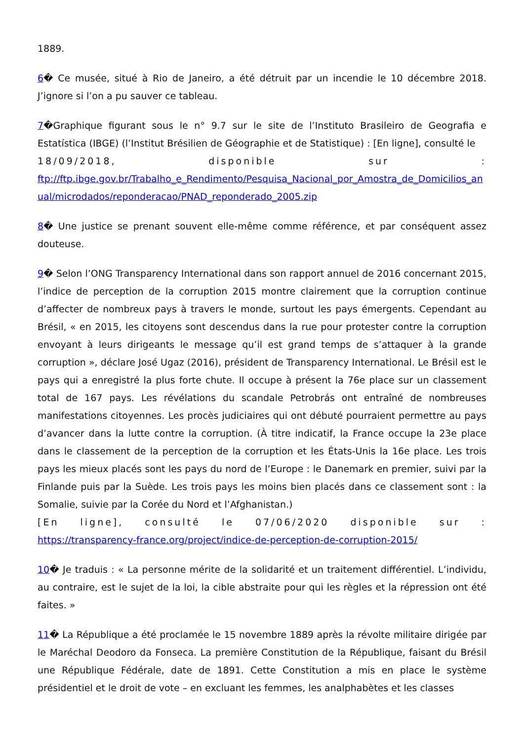1889.
6� Ce musée, situé à Rio de Janeiro, a été détruit par un incendie le 10 décembre 2018. J’ignore si l’on a pu sauver ce tableau.
7�Graphique figurant sous le n° 9.7 sur le site de l’Instituto Brasileiro de Geografia e Estatística (IBGE) (l’Institut Brésilien de Géographie et de Statistique) : [En ligne], consulté le
18/09/2018, disponible sur :
ftp://ftp.ibge.gov.br/Trabalho_e_Rendimento/Pesquisa_Nacional_por_Amostra_de_Domicilios_anual/microdados/reponderacao/PNAD_reponderado_2005.zip
8� Une justice se prenant souvent elle-même comme référence, et par conséquent assez douteuse.
9� Selon l’ONG Transparency International dans son rapport annuel de 2016 concernant 2015, l’indice de perception de la corruption 2015 montre clairement que la corruption continue d’affecter de nombreux pays à travers le monde, surtout les pays émergents. Cependant au Brésil, « en 2015, les citoyens sont descendus dans la rue pour protester contre la corruption envoyant à leurs dirigeants le message qu’il est grand temps de s’attaquer à la grande corruption », déclare José Ugaz (2016), président de Transparency International. Le Brésil est le pays qui a enregistré la plus forte chute. Il occupe à présent la 76e place sur un classement total de 167 pays. Les révélations du scandale Petrobrás ont entraîné de nombreuses manifestations citoyennes. Les procès judiciaires qui ont débuté pourraient permettre au pays d’avancer dans la lutte contre la corruption. (À titre indicatif, la France occupe la 23e place dans le classement de la perception de la corruption et les États-Unis la 16e place. Les trois pays les mieux placés sont les pays du nord de l’Europe : le Danemark en premier, suivi par la Finlande puis par la Suède. Les trois pays les moins bien placés dans ce classement sont : la Somalie, suivie par la Corée du Nord et l’Afghanistan.)
[En ligne], consulté le 07/06/2020 disponible sur :
https://transparency-france.org/project/indice-de-perception-de-corruption-2015/
10� Je traduis : « La personne mérite de la solidarité et un traitement différentiel. L’individu, au contraire, est le sujet de la loi, la cible abstraite pour qui les règles et la répression ont été faites. »
11� La République a été proclamée le 15 novembre 1889 après la révolte militaire dirigée par le Maréchal Deodoro da Fonseca. La première Constitution de la République, faisant du Brésil une République Fédérale, date de 1891. Cette Constitution a mis en place le système présidentiel et le droit de vote – en excluant les femmes, les analphabètes et les classes